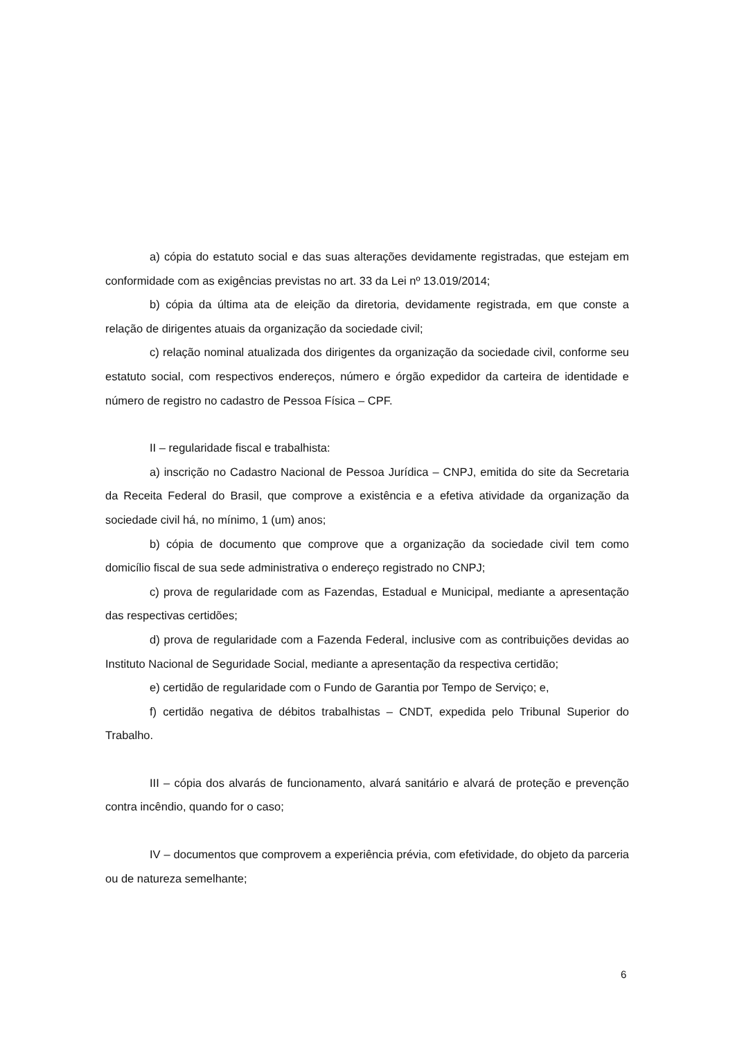a) cópia do estatuto social e das suas alterações devidamente registradas, que estejam em conformidade com as exigências previstas no art. 33 da Lei nº 13.019/2014;
b) cópia da última ata de eleição da diretoria, devidamente registrada, em que conste a relação de dirigentes atuais da organização da sociedade civil;
c) relação nominal atualizada dos dirigentes da organização da sociedade civil, conforme seu estatuto social, com respectivos endereços, número e órgão expedidor da carteira de identidade e número de registro no cadastro de Pessoa Física – CPF.
II – regularidade fiscal e trabalhista:
a) inscrição no Cadastro Nacional de Pessoa Jurídica – CNPJ, emitida do site da Secretaria da Receita Federal do Brasil, que comprove a existência e a efetiva atividade da organização da sociedade civil há, no mínimo, 1 (um) anos;
b) cópia de documento que comprove que a organização da sociedade civil tem como domicílio fiscal de sua sede administrativa o endereço registrado no CNPJ;
c) prova de regularidade com as Fazendas, Estadual e Municipal, mediante a apresentação das respectivas certidões;
d) prova de regularidade com a Fazenda Federal, inclusive com as contribuições devidas ao Instituto Nacional de Seguridade Social, mediante a apresentação da respectiva certidão;
e) certidão de regularidade com o Fundo de Garantia por Tempo de Serviço; e,
f) certidão negativa de débitos trabalhistas – CNDT, expedida pelo Tribunal Superior do Trabalho.
III – cópia dos alvarás de funcionamento, alvará sanitário e alvará de proteção e prevenção contra incêndio, quando for o caso;
IV – documentos que comprovem a experiência prévia, com efetividade, do objeto da parceria ou de natureza semelhante;
6